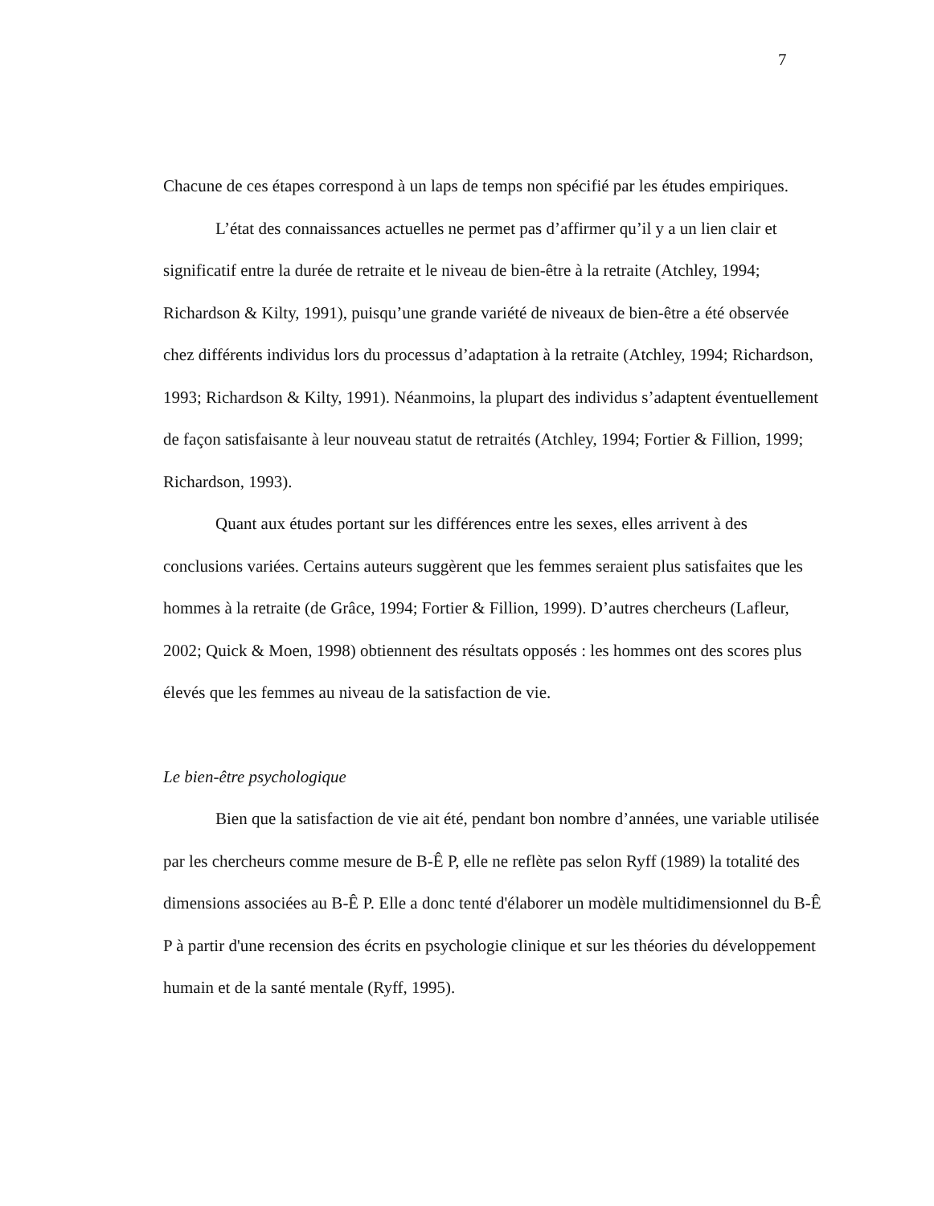7
Chacune de ces étapes correspond à un laps de temps non spécifié par les études empiriques.
L’état des connaissances actuelles ne permet pas d’affirmer qu’il y a un lien clair et significatif entre la durée de retraite et le niveau de bien-être à la retraite (Atchley, 1994; Richardson & Kilty, 1991), puisqu’une grande variété de niveaux de bien-être a été observée chez différents individus lors du processus d’adaptation à la retraite (Atchley, 1994; Richardson, 1993; Richardson & Kilty, 1991). Néanmoins, la plupart des individus s’adaptent éventuellement de façon satisfaisante à leur nouveau statut de retraités (Atchley, 1994; Fortier & Fillion, 1999; Richardson, 1993).
Quant aux études portant sur les différences entre les sexes, elles arrivent à des conclusions variées. Certains auteurs suggèrent que les femmes seraient plus satisfaites que les hommes à la retraite (de Grâce, 1994; Fortier & Fillion, 1999). D’autres chercheurs (Lafleur, 2002; Quick & Moen, 1998) obtiennent des résultats opposés : les hommes ont des scores plus élevés que les femmes au niveau de la satisfaction de vie.
Le bien-être psychologique
Bien que la satisfaction de vie ait été, pendant bon nombre d’années, une variable utilisée par les chercheurs comme mesure de B-Ê P, elle ne reflète pas selon Ryff (1989) la totalité des dimensions associées au B-Ê P. Elle a donc tenté d'élaborer un modèle multidimensionnel du B-Ê P à partir d'une recension des écrits en psychologie clinique et sur les théories du développement humain et de la santé mentale (Ryff, 1995).